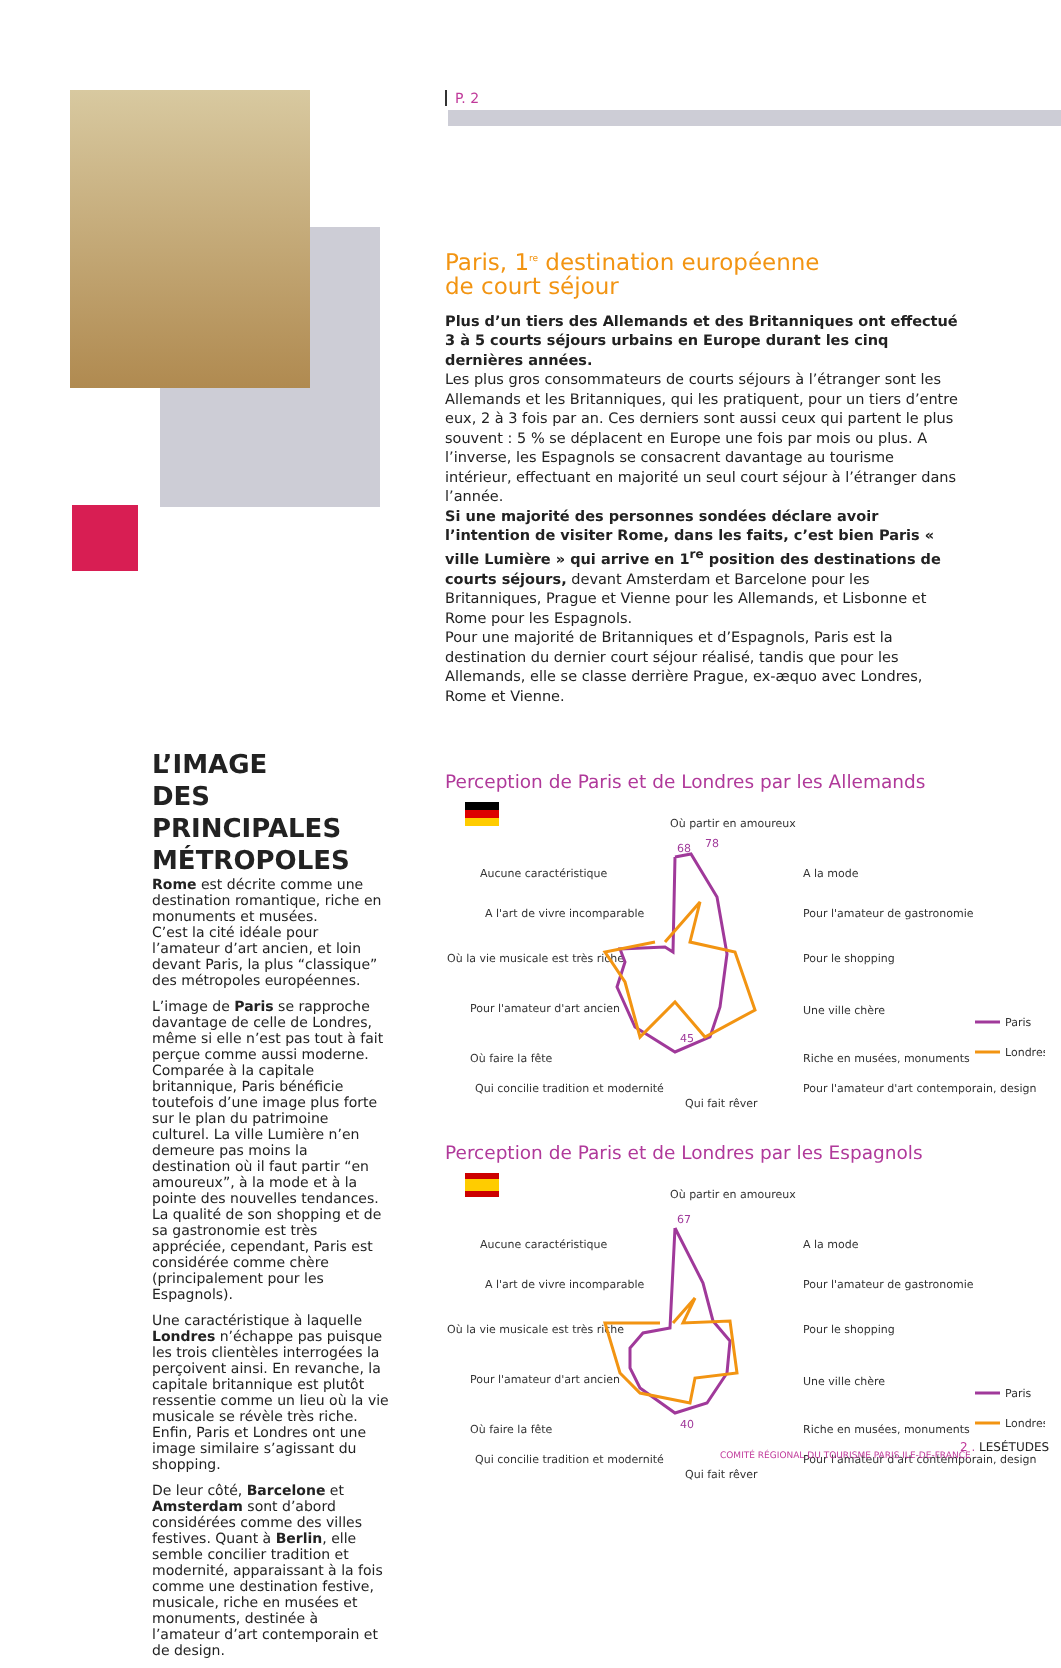L’IMAGE
DES PRINCIPALES
MÉTROPOLES
Rome est décrite comme une destination romantique, riche en monuments et musées.
C’est la cité idéale pour l’amateur d’art ancien, et loin devant Paris, la plus “classique” des métropoles européennes.
L’image de Paris se rapproche davantage de celle de Londres, même si elle n’est pas tout à fait perçue comme aussi moderne. Comparée à la capitale britannique, Paris bénéficie toutefois d’une image plus forte sur le plan du patrimoine culturel. La ville Lumière n’en demeure pas moins la destination où il faut partir “en amoureux”, à la mode et à la pointe des nouvelles tendances. La qualité de son shopping et de sa gastronomie est très appréciée, cependant, Paris est considérée comme chère (principalement pour les Espagnols).
Une caractéristique à laquelle Londres n’échappe pas puisque les trois clientèles interrogées la perçoivent ainsi. En revanche, la capitale britannique est plutôt ressentie comme un lieu où la vie musicale se révèle très riche. Enfin, Paris et Londres ont une image similaire s’agissant du shopping.
De leur côté, Barcelone et Amsterdam sont d’abord considérées comme des villes festives. Quant à Berlin, elle semble concilier tradition et modernité, apparaissant à la fois comme une destination festive, musicale, riche en musées et monuments, destinée à l’amateur d’art contemporain et de design.
P. 2
Paris, 1<sup>re</sup> destination européenne
de court séjour
Plus d’un tiers des Allemands et des Britanniques ont effectué 3 à 5 courts séjours urbains en Europe durant les cinq dernières années.
Les plus gros consommateurs de courts séjours à l’étranger sont les Allemands et les Britanniques, qui les pratiquent, pour un tiers d’entre eux, 2 à 3 fois par an. Ces derniers sont aussi ceux qui partent le plus souvent : 5 % se déplacent en Europe une fois par mois ou plus. A l’inverse, les Espagnols se consacrent davantage au tourisme intérieur, effectuant en majorité un seul court séjour à l’étranger dans l’année.
Si une majorité des personnes sondées déclare avoir l’intention de visiter Rome, dans les faits, c’est bien Paris « ville Lumière » qui arrive en 1<sup>re</sup> position des destinations de courts séjours, devant Amsterdam et Barcelone pour les Britanniques, Prague et Vienne pour les Allemands, et Lisbonne et Rome pour les Espagnols.
Pour une majorité de Britanniques et d’Espagnols, Paris est la destination du dernier court séjour réalisé, tandis que pour les Allemands, elle se classe derrière Prague, ex-æquo avec Londres, Rome et Vienne.
Perception de Paris et de Londres par les Allemands
Où partir en amoureux
Aucune caractéristique
A l'art de vivre incomparable
Où la vie musicale est très riche
Pour l'amateur d'art ancien
Où faire la fête
Qui concilie tradition et modernité
Qui fait rêver
A la mode
Pour l'amateur de gastronomie
Pour le shopping
Une ville chère
Riche en musées, monuments
Pour l'amateur d'art contemporain, design
68
78
45
Paris
Londres
Perception de Paris et de Londres par les Espagnols
Où partir en amoureux
Aucune caractéristique
A l'art de vivre incomparable
Où la vie musicale est très riche
Pour l'amateur d'art ancien
Où faire la fête
Qui concilie tradition et modernité
Qui fait rêver
A la mode
Pour l'amateur de gastronomie
Pour le shopping
Une ville chère
Riche en musées, monuments
Pour l'amateur d'art contemporain, design
67
40
Paris
Londres
2 . LESÉTUDES
COMITÉ RÉGIONAL DU TOURISME PARIS ILE-DE-FRANCE